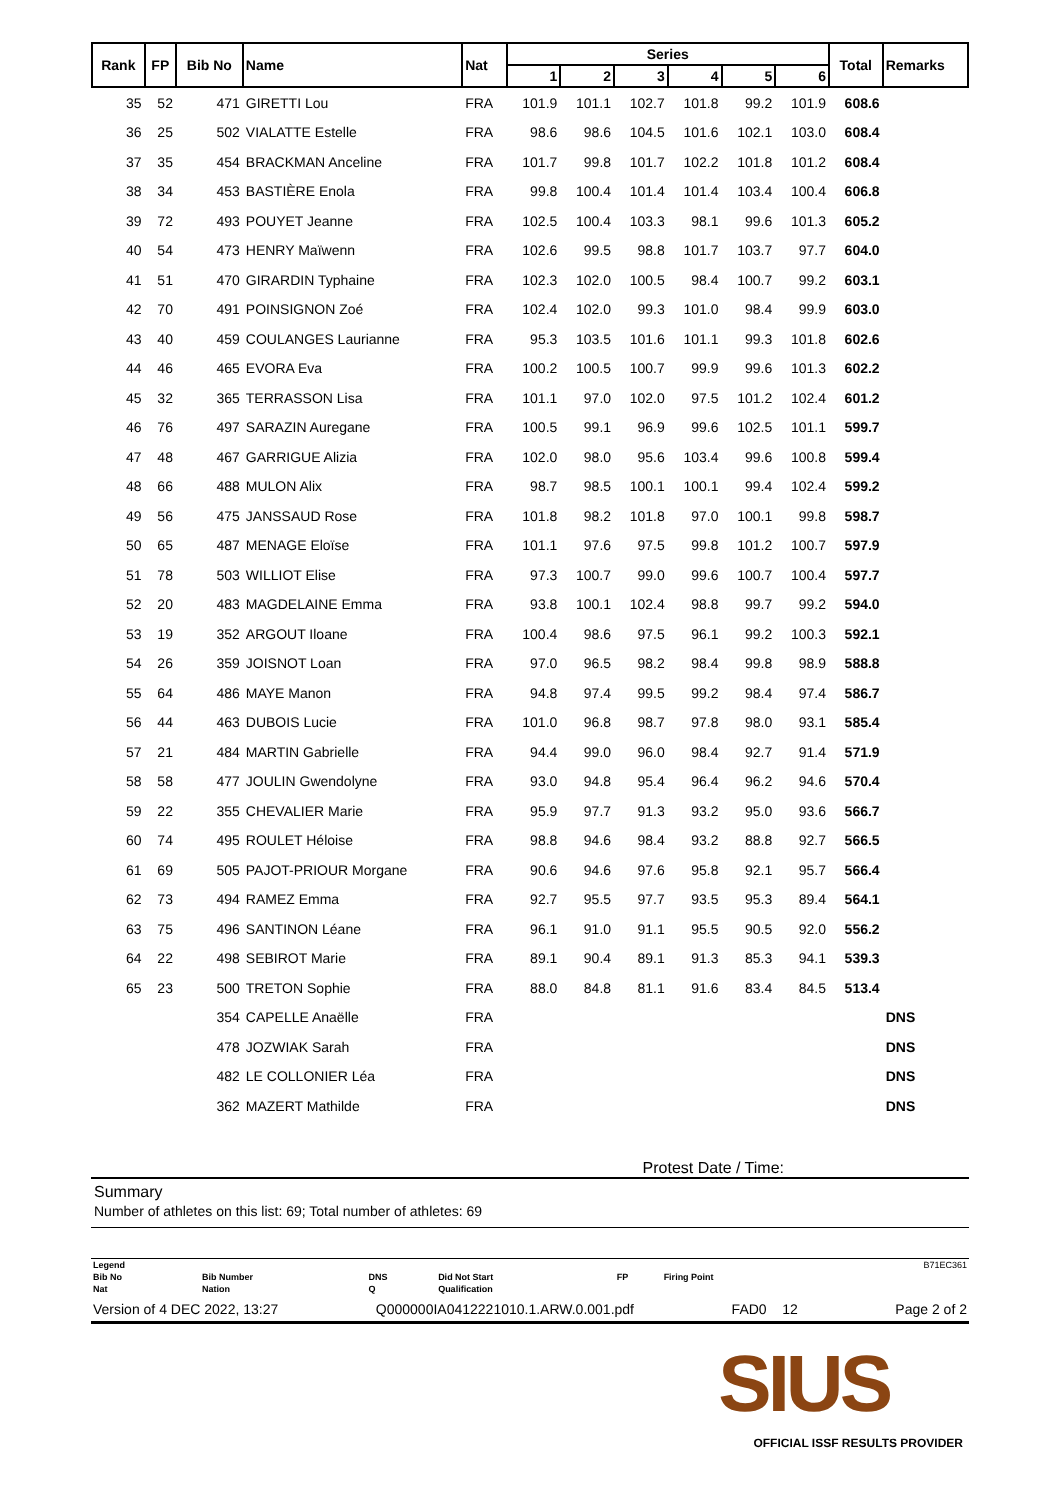| Rank | FP | Bib No | Name | Nat | Series | | | | | | Total | Remarks |
| --- | --- | --- | --- | --- | --- | --- | --- | --- | --- | --- | --- | --- |
| | | | | | 1 | 2 | 3 | 4 | 5 | 6 | | |
| 35 | 52 | 471 | GIRETTI Lou | FRA | 101.9 | 101.1 | 102.7 | 101.8 | 99.2 | 101.9 | 608.6 | |
| 36 | 25 | 502 | VIALATTE Estelle | FRA | 98.6 | 98.6 | 104.5 | 101.6 | 102.1 | 103.0 | 608.4 | |
| 37 | 35 | 454 | BRACKMAN Anceline | FRA | 101.7 | 99.8 | 101.7 | 102.2 | 101.8 | 101.2 | 608.4 | |
| 38 | 34 | 453 | BASTIÈRE Enola | FRA | 99.8 | 100.4 | 101.4 | 101.4 | 103.4 | 100.4 | 606.8 | |
| 39 | 72 | 493 | POUYET Jeanne | FRA | 102.5 | 100.4 | 103.3 | 98.1 | 99.6 | 101.3 | 605.2 | |
| 40 | 54 | 473 | HENRY Maïwenn | FRA | 102.6 | 99.5 | 98.8 | 101.7 | 103.7 | 97.7 | 604.0 | |
| 41 | 51 | 470 | GIRARDIN Typhaine | FRA | 102.3 | 102.0 | 100.5 | 98.4 | 100.7 | 99.2 | 603.1 | |
| 42 | 70 | 491 | POINSIGNON Zoé | FRA | 102.4 | 102.0 | 99.3 | 101.0 | 98.4 | 99.9 | 603.0 | |
| 43 | 40 | 459 | COULANGES Laurianne | FRA | 95.3 | 103.5 | 101.6 | 101.1 | 99.3 | 101.8 | 602.6 | |
| 44 | 46 | 465 | EVORA Eva | FRA | 100.2 | 100.5 | 100.7 | 99.9 | 99.6 | 101.3 | 602.2 | |
| 45 | 32 | 365 | TERRASSON Lisa | FRA | 101.1 | 97.0 | 102.0 | 97.5 | 101.2 | 102.4 | 601.2 | |
| 46 | 76 | 497 | SARAZIN Auregane | FRA | 100.5 | 99.1 | 96.9 | 99.6 | 102.5 | 101.1 | 599.7 | |
| 47 | 48 | 467 | GARRIGUE Alizia | FRA | 102.0 | 98.0 | 95.6 | 103.4 | 99.6 | 100.8 | 599.4 | |
| 48 | 66 | 488 | MULON Alix | FRA | 98.7 | 98.5 | 100.1 | 100.1 | 99.4 | 102.4 | 599.2 | |
| 49 | 56 | 475 | JANSSAUD Rose | FRA | 101.8 | 98.2 | 101.8 | 97.0 | 100.1 | 99.8 | 598.7 | |
| 50 | 65 | 487 | MENAGE Eloïse | FRA | 101.1 | 97.6 | 97.5 | 99.8 | 101.2 | 100.7 | 597.9 | |
| 51 | 78 | 503 | WILLIOT Elise | FRA | 97.3 | 100.7 | 99.0 | 99.6 | 100.7 | 100.4 | 597.7 | |
| 52 | 20 | 483 | MAGDELAINE Emma | FRA | 93.8 | 100.1 | 102.4 | 98.8 | 99.7 | 99.2 | 594.0 | |
| 53 | 19 | 352 | ARGOUT Iloane | FRA | 100.4 | 98.6 | 97.5 | 96.1 | 99.2 | 100.3 | 592.1 | |
| 54 | 26 | 359 | JOISNOT Loan | FRA | 97.0 | 96.5 | 98.2 | 98.4 | 99.8 | 98.9 | 588.8 | |
| 55 | 64 | 486 | MAYE Manon | FRA | 94.8 | 97.4 | 99.5 | 99.2 | 98.4 | 97.4 | 586.7 | |
| 56 | 44 | 463 | DUBOIS Lucie | FRA | 101.0 | 96.8 | 98.7 | 97.8 | 98.0 | 93.1 | 585.4 | |
| 57 | 21 | 484 | MARTIN Gabrielle | FRA | 94.4 | 99.0 | 96.0 | 98.4 | 92.7 | 91.4 | 571.9 | |
| 58 | 58 | 477 | JOULIN Gwendolyne | FRA | 93.0 | 94.8 | 95.4 | 96.4 | 96.2 | 94.6 | 570.4 | |
| 59 | 22 | 355 | CHEVALIER Marie | FRA | 95.9 | 97.7 | 91.3 | 93.2 | 95.0 | 93.6 | 566.7 | |
| 60 | 74 | 495 | ROULET Héloise | FRA | 98.8 | 94.6 | 98.4 | 93.2 | 88.8 | 92.7 | 566.5 | |
| 61 | 69 | 505 | PAJOT-PRIOUR Morgane | FRA | 90.6 | 94.6 | 97.6 | 95.8 | 92.1 | 95.7 | 566.4 | |
| 62 | 73 | 494 | RAMEZ Emma | FRA | 92.7 | 95.5 | 97.7 | 93.5 | 95.3 | 89.4 | 564.1 | |
| 63 | 75 | 496 | SANTINON Léane | FRA | 96.1 | 91.0 | 91.1 | 95.5 | 90.5 | 92.0 | 556.2 | |
| 64 | 22 | 498 | SEBIROT Marie | FRA | 89.1 | 90.4 | 89.1 | 91.3 | 85.3 | 94.1 | 539.3 | |
| 65 | 23 | 500 | TRETON Sophie | FRA | 88.0 | 84.8 | 81.1 | 91.6 | 83.4 | 84.5 | 513.4 | |
| | | 354 | CAPELLE Anaëlle | FRA | | | | | | | | DNS |
| | | 478 | JOZWIAK Sarah | FRA | | | | | | | | DNS |
| | | 482 | LE COLLONIER Léa | FRA | | | | | | | | DNS |
| | | 362 | MAZERT Mathilde | FRA | | | | | | | | DNS |
Protest Date / Time:
Summary
Number of athletes on this list: 69; Total number of athletes: 69
| Legend | | | | | | B71EC361 |
| Bib No | Bib Number | DNS | Did Not Start | FP | Firing Point | |
| Nat | Nation | Q | Qualification | | | |
Version of 4 DEC 2022, 13:27 Q000000IA0412221010.1.ARW.0.001.pdf FAD0 12 Page 2 of 2
SIUS
OFFICIAL ISSF RESULTS PROVIDER